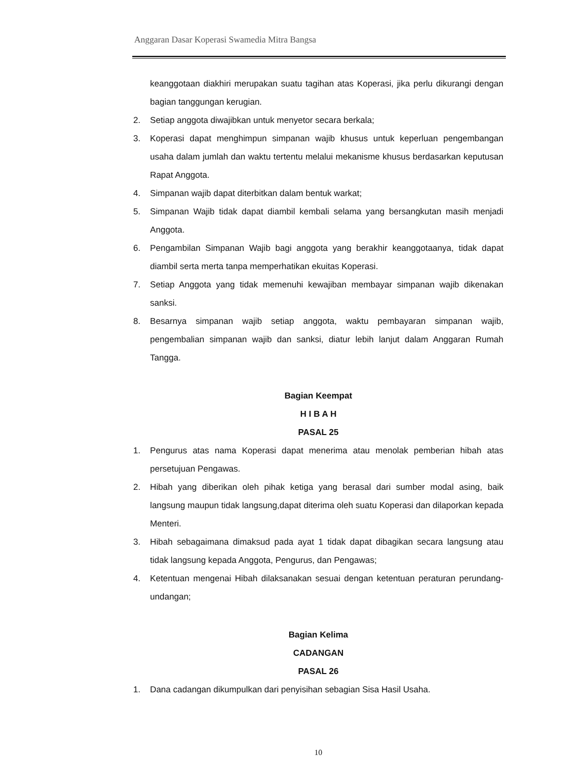Anggaran Dasar Koperasi Swamedia Mitra Bangsa
keanggotaan diakhiri merupakan suatu tagihan atas Koperasi, jika perlu dikurangi dengan bagian tanggungan kerugian.
2. Setiap anggota diwajibkan untuk menyetor secara berkala;
3. Koperasi dapat menghimpun simpanan wajib khusus untuk keperluan pengembangan usaha dalam jumlah dan waktu tertentu melalui mekanisme khusus berdasarkan keputusan Rapat Anggota.
4. Simpanan wajib dapat diterbitkan dalam bentuk warkat;
5. Simpanan Wajib tidak dapat diambil kembali selama yang bersangkutan masih menjadi Anggota.
6. Pengambilan Simpanan Wajib bagi anggota yang berakhir keanggotaanya, tidak dapat diambil serta merta tanpa memperhatikan ekuitas Koperasi.
7. Setiap Anggota yang tidak memenuhi kewajiban membayar simpanan wajib dikenakan sanksi.
8. Besarnya simpanan wajib setiap anggota, waktu pembayaran simpanan wajib, pengembalian simpanan wajib dan sanksi, diatur lebih lanjut dalam Anggaran Rumah Tangga.
Bagian Keempat
H I B A H
PASAL 25
1. Pengurus atas nama Koperasi dapat menerima atau menolak pemberian hibah atas persetujuan Pengawas.
2. Hibah yang diberikan oleh pihak ketiga yang berasal dari sumber modal asing, baik langsung maupun tidak langsung,dapat diterima oleh suatu Koperasi dan dilaporkan kepada Menteri.
3. Hibah sebagaimana dimaksud pada ayat 1 tidak dapat dibagikan secara langsung atau tidak langsung kepada Anggota, Pengurus, dan Pengawas;
4. Ketentuan mengenai Hibah dilaksanakan sesuai dengan ketentuan peraturan perundang-undangan;
Bagian Kelima
CADANGAN
PASAL 26
1. Dana cadangan dikumpulkan dari penyisihan sebagian Sisa Hasil Usaha.
10